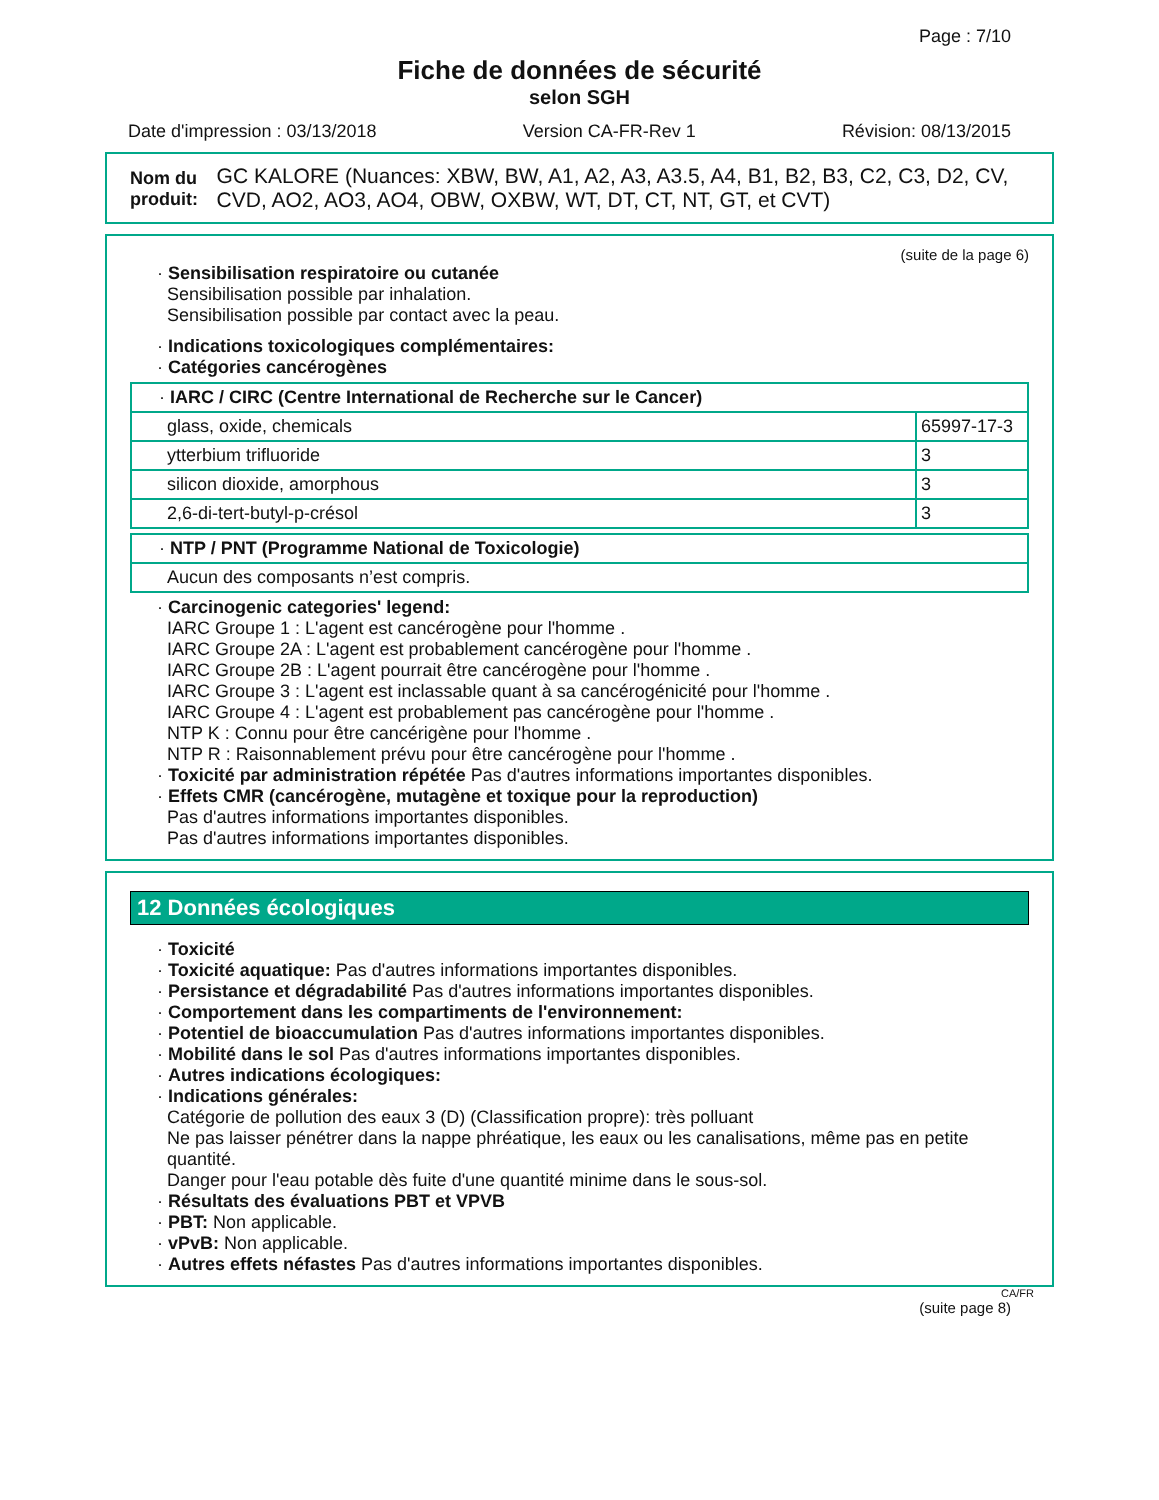Page : 7/10
Fiche de données de sécurité
selon SGH
Date d'impression : 03/13/2018 Version CA-FR-Rev 1 Révision: 08/13/2015
Nom du produit: GC KALORE (Nuances: XBW, BW, A1, A2, A3, A3.5, A4, B1, B2, B3, C2, C3, D2, CV, CVD, AO2, AO3, AO4, OBW, OXBW, WT, DT, CT, NT, GT, et CVT)
(suite de la page 6)
· Sensibilisation respiratoire ou cutanée
Sensibilisation possible par inhalation.
Sensibilisation possible par contact avec la peau.
· Indications toxicologiques complémentaires:
· Catégories cancérogènes
| · IARC / CIRC (Centre International de Recherche sur le Cancer) | |
| glass, oxide, chemicals | 65997-17-3 |
| ytterbium trifluoride | 3 |
| silicon dioxide, amorphous | 3 |
| 2,6-di-tert-butyl-p-crésol | 3 |
| · NTP / PNT (Programme National de Toxicologie) |
| Aucun des composants n’est compris. |
· Carcinogenic categories' legend:
IARC Groupe 1 : L'agent est cancérogène pour l'homme .
IARC Groupe 2A : L'agent est probablement cancérogène pour l'homme .
IARC Groupe 2B : L'agent pourrait être cancérogène pour l'homme .
IARC Groupe 3 : L'agent est inclassable quant à sa cancérogénicité pour l'homme .
IARC Groupe 4 : L'agent est probablement pas cancérogène pour l'homme .
NTP K : Connu pour être cancérigène pour l'homme .
NTP R : Raisonnablement prévu pour être cancérogène pour l'homme .
· Toxicité par administration répétée Pas d'autres informations importantes disponibles.
· Effets CMR (cancérogène, mutagène et toxique pour la reproduction)
Pas d'autres informations importantes disponibles.
Pas d'autres informations importantes disponibles.
12 Données écologiques
· Toxicité
· Toxicité aquatique: Pas d'autres informations importantes disponibles.
· Persistance et dégradabilité Pas d'autres informations importantes disponibles.
· Comportement dans les compartiments de l'environnement:
· Potentiel de bioaccumulation Pas d'autres informations importantes disponibles.
· Mobilité dans le sol Pas d'autres informations importantes disponibles.
· Autres indications écologiques:
· Indications générales:
Catégorie de pollution des eaux 3 (D) (Classification propre): très polluant
Ne pas laisser pénétrer dans la nappe phréatique, les eaux ou les canalisations, même pas en petite quantité.
Danger pour l'eau potable dès fuite d'une quantité minime dans le sous-sol.
· Résultats des évaluations PBT et VPVB
· PBT: Non applicable.
· vPvB: Non applicable.
· Autres effets néfastes Pas d'autres informations importantes disponibles.
CA/FR
(suite page 8)